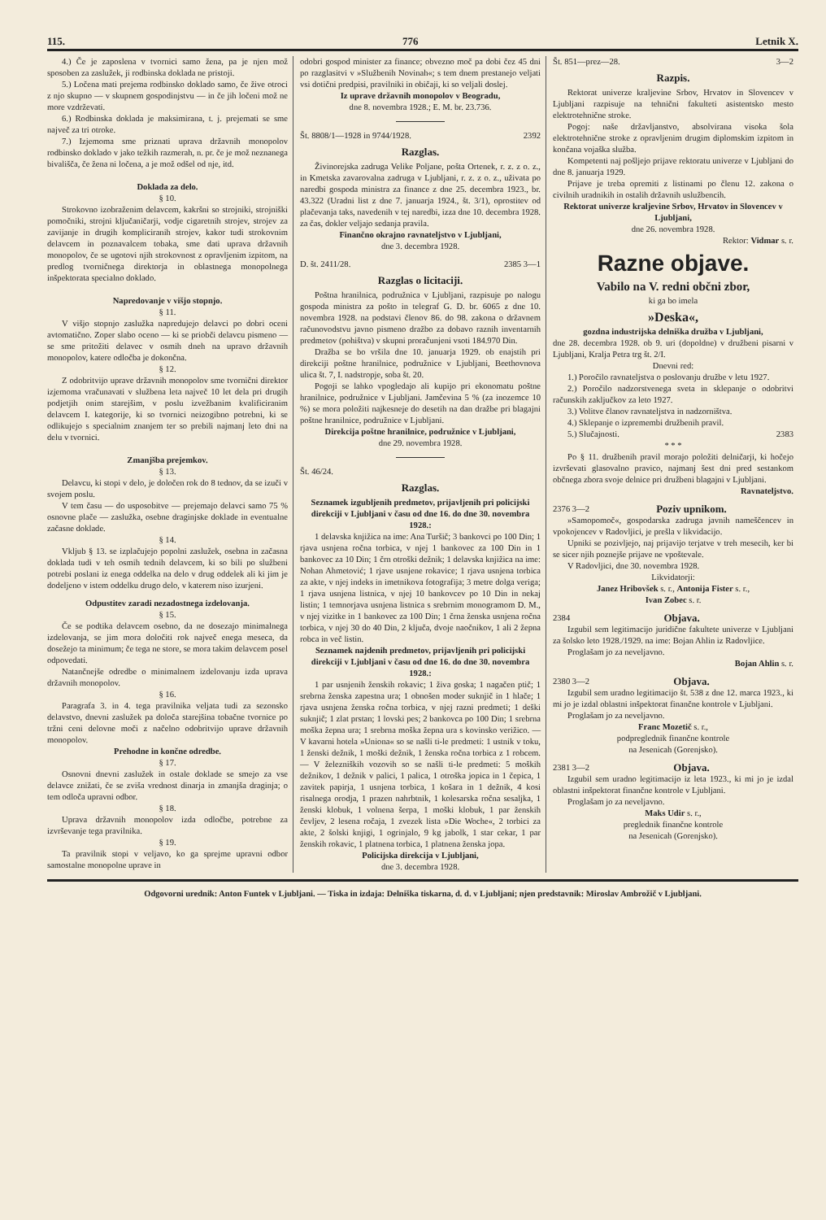115. 776 Letnik X.
4.) Če je zaposlena v tvornici samo žena, pa je njen mož sposoben za zaslužek, ji rodbinska doklada ne pristoji.
5.) Ločena mati prejema rodbinsko doklado samo, če žive otroci z njo skupno — v skupnem gospodinjstvu — in če jih ločeni mož ne more vzdrževati.
6.) Rodbinska doklada je maksimirana, t. j. prejemati se sme največ za tri otroke.
7.) Izjemoma sme priznati uprava državnih monopolov rodbinsko doklado v jako težkih razmerah, n. pr. če je mož neznanega bivališča, če žena ni ločena, a je mož odšel od nje, itd.
Doklada za delo.
§ 10.
Strokovno izobraženim delavcem, kakršni so strojniki, strojniški pomočniki, strojni ključaničarji, vodje cigaretnih strojev, strojev za zavijanje in drugih kompliciranih strojev, kakor tudi strokovnim delavcem in poznavalcem tobaka, sme dati uprava državnih monopolov, če se ugotovi njih strokovnost z opravljenim izpitom, na predlog tvorničnega direktorja in oblastnega monopolnega inšpektorata specialno doklado.
Napredovanje v višjo stopnjo.
§ 11.
V višjo stopnjo zaslužka napredujejo delavci po dobri oceni avtomatično. Zoper slabo oceno — ki se priobči delavcu pismeno — se sme pritožiti delavec v osmih dneh na upravo državnih monopolov, katere odločba je dokončna.
§ 12.
Z odobritvijo uprave državnih monopolov sme tvornični direktor izjemoma vračunavati v službena leta največ 10 let dela pri drugih podjetjih onim starejšim, v poslu izvežbanim kvalificiranim delavcem I. kategorije, ki so tvornici neizogibno potrebni, ki se odlikujejo s specialnim znanjem ter so prebili najmanj leto dni na delu v tvornici.
Zmanjšba prejemkov.
§ 13.
Delavcu, ki stopi v delo, je določen rok do 8 tednov, da se izuči v svojem poslu.
V tem času — do usposobitve — prejemajo delavci samo 75 % osnovne plače — zaslužka, osebne draginjske doklade in eventualne začasne doklade.
§ 14.
Vkljub § 13. se izplačujejo popolni zaslužek, osebna in začasna doklada tudi v teh osmih tednih delavcem, ki so bili po službeni potrebi poslani iz enega oddelka na delo v drug oddelek ali ki jim je dodeljeno v istem oddelku drugo delo, v katerem niso izurjeni.
Odpustitev zaradi nezadostnega izdelovanja.
§ 15.
Če se podtika delavcem osebno, da ne dosezajo minimalnega izdelovanja, se jim mora določiti rok največ enega meseca, da dosežejo ta minimum; če tega ne store, se mora takim delavcem posel odpovedati.
Natančnejše odredbe o minimalnem izdelovanju izda uprava državnih monopolov.
§ 16.
Paragrafa 3. in 4. tega pravilnika veljata tudi za sezonsko delavstvo, dnevni zaslužek pa določa starejšina tobačne tvornice po tržni ceni delovne moči z načelno odobritvijo uprave državnih monopolov.
Prehodne in končne odredbe.
§ 17.
Osnovni dnevni zaslužek in ostale doklade se smejo za vse delavce znižati, če se zviša vrednost dinarja in zmanjša draginja; o tem odloča upravni odbor.
§ 18.
Uprava državnih monopolov izda odločbe, potrebne za izvrševanje tega pravilnika.
§ 19.
Ta pravilnik stopi v veljavo, ko ga sprejme upravni odbor samostalne monopolne uprave in
odobri gospod minister za finance; obvezno moč pa dobi čez 45 dni po razglasitvi v »Službenih Novinah«; s tem dnem prestanejo veljati vsi dotični predpisi, pravilniki in običaji, ki so veljali doslej.
Iz uprave državnih monopolov v Beogradu,
dne 8. novembra 1928.; E. M. br. 23.736.
Št. 8808/1—1928 in 9744/1928. 2392
Razglas.
Živinorejska zadruga Velike Poljane, pošta Ortenek, r. z. z o. z., in Kmetska zavarovalna zadruga v Ljubljani, r. z. z o. z., uživata po naredbi gospoda ministra za finance z dne 25. decembra 1923., br. 43.322 (Uradni list z dne 7. januarja 1924., št. 3/1), oprostitev od plačevanja taks, navedenih v tej naredbi, izza dne 10. decembra 1928. za čas, dokler veljajo sedanja pravila.
Finančno okrajno ravnateljstvo v Ljubljani,
dne 3. decembra 1928.
D. št. 2411/28. 2385 3—1
Razglas o licitaciji.
Poštna hranilnica, podružnica v Ljubljani, razpisuje po nalogu gospoda ministra za pošto in telegraf G. D. br. 6065 z dne 10. novembra 1928. na podstavi členov 86. do 98. zakona o državnem računovodstvu javno pismeno dražbo za dobavo raznih inventarnih predmetov (pohištva) v skupni proračunjeni vsoti 184.970 Din.
Dražba se bo vršila dne 10. januarja 1929. ob enajstih pri direkciji poštne hranilnice, podružnice v Ljubljani, Beethovnova ulica št. 7, I. nadstropje, soba št. 20.
Pogoji se lahko vpogledajo ali kupijo pri ekonomatu poštne hranilnice, podružnice v Ljubljani. Jamčevina 5 % (za inozemce 10 %) se mora položiti najkesneje do desetih na dan dražbe pri blagajni poštne hranilnice, podružnice v Ljubljani.
Direkcija poštne hranilnice, podružnice v Ljubljani,
dne 29. novembra 1928.
Št. 46/24.
Razglas.
Seznamek izgubljenih predmetov, prijavljenih pri policijski direkciji v Ljubljani v času od dne 16. do dne 30. novembra 1928.:
1 delavska knjižica na ime: Ana Turšič; 3 bankovci po 100 Din; 1 rjava usnjena ročna torbica, v njej 1 bankovec za 100 Din in 1 bankovec za 10 Din; 1 črn otroški dežnik; 1 delavska knjižica na ime: Nohan Ahmetović; 1 rjave usnjene rokavice; 1 rjava usnjena torbica za akte, v njej indeks in imetnikova fotografija; 3 metre dolga veriga; 1 rjava usnjena listnica, v njej 10 bankovcev po 10 Din in nekaj listin; 1 temnorjava usnjena listnica s srebrnim monogramom D. M., v njej vizitke in 1 bankovec za 100 Din; 1 črna ženska usnjena ročna torbica, v njej 30 do 40 Din, 2 ključa, dvoje naočnikov, 1 ali 2 žepna robca in več listin.
Seznamek najdenih predmetov, prijavljenih pri policijski direkciji v Ljubljani v času od dne 16. do dne 30. novembra 1928.:
1 par usnjenih ženskih rokavic; 1 živa goska; 1 nagačen ptič; 1 srebrna ženska zapestna ura; 1 obnošen moder suknjič in 1 hlače; 1 rjava usnjena ženska ročna torbica, v njej razni predmeti; 1 deški suknjič; 1 zlat prstan; 1 lovski pes; 2 bankovca po 100 Din; 1 srebrna moška žepna ura; 1 srebrna moška žepna ura s kovinsko verižico. — V kavarni hotela »Uniona« so se našli ti-le predmeti: 1 ustnik v toku, 1 ženski dežnik, 1 moški dežnik, 1 ženska ročna torbica z 1 robcem. — V železniških vozovih so se našli ti-le predmeti: 5 moških dežnikov, 1 dežnik v palici, 1 palica, 1 otroška jopica in 1 čepica, 1 zavitek papirja, 1 usnjena torbica, 1 košara in 1 dežnik, 4 kosi risalnega orodja, 1 prazen nahrbtnik, 1 kolesarska ročna sesaljka, 1 ženski klobuk, 1 volnena šerpa, 1 moški klobuk, 1 par ženskih čevljev, 2 lesena ročaja, 1 zvezek lista »Die Woche«, 2 torbici za akte, 2 šolski knjigi, 1 ogrinjalo, 9 kg jabolk, 1 star cekar, 1 par ženskih rokavic, 1 platnena torbica, 1 platnena ženska jopa.
Policijska direkcija v Ljubljani,
dne 3. decembra 1928.
Št. 851—prez—28. 3—2
Razpis.
Rektorat univerze kraljevine Srbov, Hrvatov in Slovencev v Ljubljani razpisuje na tehnični fakulteti asistentsko mesto elektrotehnične stroke.
Pogoj: naše državljanstvo, absolvirana visoka šola elektrotehnične stroke z opravljenim drugim diplomskim izpitom in končana vojaška služba.
Kompetenti naj pošljejo prijave rektoratu univerze v Ljubljani do dne 8. januarja 1929.
Prijave je treba opremiti z listinami po členu 12. zakona o civilnih uradnikih in ostalih državnih uslužbencih.
Rektorat univerze kraljevine Srbov, Hrvatov in Slovencev v Ljubljani,
dne 26. novembra 1928.
Rektor: Vidmar s. r.
Razne objave.
Vabilo na V. redni občni zbor,
ki ga bo imela
»Deska«,
gozdna industrijska delniška družba v Ljubljani,
dne 28. decembra 1928. ob 9. uri (dopoldne) v družbeni pisarni v Ljubljani, Kralja Petra trg št. 2/I.
Dnevni red:
1.) Poročilo ravnateljstva o poslovanju družbe v letu 1927.
2.) Poročilo nadzorstvenega sveta in sklepanje o odobritvi računskih zaključkov za leto 1927.
3.) Volitve članov ravnateljstva in nadzorništva.
4.) Sklepanje o izpremembi družbenih pravil.
5.) Slučajnosti. 2383
* * *
Po § 11. družbenih pravil morajo položiti delničarji, ki hočejo izvrševati glasovalno pravico, najmanj šest dni pred sestankom občnega zbora svoje delnice pri družbeni blagajni v Ljubljani.
Ravnateljstvo.
2376 3—2 Poziv upnikom.
»Samopomoč«, gospodarska zadruga javnih nameščencev in vpokojencev v Radovljici, je prešla v likvidacijo.
Upniki se pozivljejo, naj prijavijo terjatve v treh mesecih, ker bi se sicer njih poznejše prijave ne vpoštevale.
V Radovljici, dne 30. novembra 1928.
Likvidatorji:
Janez Hribovšek s. r., Antonija Fister s. r.,
Ivan Zobec s. r.
2384 Objava.
Izgubil sem legitimacijo juridične fakultete univerze v Ljubljani za šolsko leto 1928./1929. na ime: Bojan Ahlin iz Radovljice.
Proglašam jo za neveljavno.
Bojan Ahlin s. r.
2380 3—2 Objava.
Izgubil sem uradno legitimacijo št. 538 z dne 12. marca 1923., ki mi jo je izdal oblastni inšpektorat finančne kontrole v Ljubljani.
Proglašam jo za neveljavno.
Franc Mozetič s. r.,
podpreglednik finančne kontrole
na Jesenicah (Gorenjsko).
2381 3—2 Objava.
Izgubil sem uradno legitimacijo iz leta 1923., ki mi jo je izdal oblastni inšpektorat finančne kontrole v Ljubljani.
Proglašam jo za neveljavno.
Maks Udir s. r.,
preglednik finančne kontrole
na Jesenicah (Gorenjsko).
Odgovorni urednik: Anton Funtek v Ljubljani. — Tiska in izdaja: Delniška tiskarna, d. d. v Ljubljani; njen predstavnik: Miroslav Ambrožič v Ljubljani.